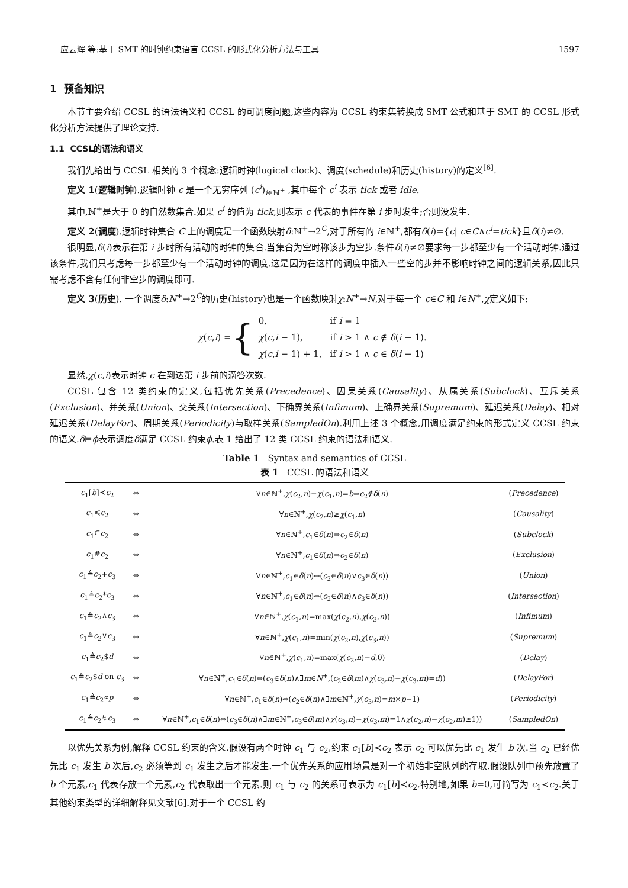应云辉 等:基于 SMT 的时钟约束语言 CCSL 的形式化分析方法与工具 1597
1 预备知识
本节主要介绍 CCSL 的语法语义和 CCSL 的可调度问题,这些内容为 CCSL 约束集转换成 SMT 公式和基于 SMT 的 CCSL 形式化分析方法提供了理论支持.
1.1 CCSL的语法和语义
我们先给出与 CCSL 相关的 3 个概念:逻辑时钟(logical clock)、调度(schedule)和历史(history)的定义<sup>[6]</sup>.
定义 1(逻辑时钟).逻辑时钟 c 是一个无穷序列 (c<sup>i</sup>)<sub>i∈ℕ<sup>+</sup></sub> ,其中每个 c<sup>i</sup> 表示 tick 或者 idle.
其中,ℕ<sup>+</sup>是大于 0 的自然数集合.如果 c<sup>i</sup> 的值为 tick,则表示 c 代表的事件在第 i 步时发生;否则没发生.
定义 2(调度).逻辑时钟集合 C 上的调度是一个函数映射δ:ℕ<sup>+</sup>→2<sup>C</sup>,对于所有的 i∈ℕ<sup>+</sup>,都有δ(i)={c| c∈C∧c<sup>i</sup>=tick}且δ(i)≠∅.
很明显,δ(i)表示在第 i 步时所有活动的时钟的集合.当集合为空时称该步为空步.条件δ(i)≠∅要求每一步都至少有一个活动时钟.通过该条件,我们只考虑每一步都至少有一个活动时钟的调度.这是因为在这样的调度中插入一些空的步并不影响时钟之间的逻辑关系,因此只需考虑不含有任何非空步的调度即可.
定义 3(历史). 一个调度δ:N<sup>+</sup>→2<sup>C</sup>的历史(history)也是一个函数映射χ:N<sup>+</sup>→N,对于每一个 c∈C 和 i∈N<sup>+</sup>,χ定义如下:
χ(c,i) = {
| 0, | if i = 1 |
| χ ( c , i − 1), | if i > 1 ∧ c ∉ δ ( i − 1). |
| χ ( c , i − 1) + 1, | if i > 1 ∧ c ∈ δ ( i − 1) |
显然,χ(c,i)表示时钟 c 在到达第 i 步前的滴答次数.
CCSL 包含 12 类约束的定义,包括优先关系(Precedence)、因果关系(Causality)、从属关系(Subclock)、互斥关系(Exclusion)、并关系(Union)、交关系(Intersection)、下确界关系(Infimum)、上确界关系(Supremum)、延迟关系(Delay)、相对延迟关系(DelayFor)、周期关系(Periodicity)与取样关系(SampledOn).利用上述 3 个概念,用调度满足约束的形式定义 CCSL 约束的语义.δ⊨ϕ表示调度δ满足 CCSL 约束ϕ.表 1 给出了 12 类 CCSL 约束的语法和语义.
Table 1 Syntax and semantics of CCSL
表 1 CCSL 的语法和语义
| c<sub>1</sub>[ b ]≺ c<sub>2</sub> | ⇔ | ∀ n ∈ℕ<sup>+</sup>, χ ( c<sub>2</sub>, n )− χ ( c<sub>1</sub>, n )= b ⇒ c<sub>2</sub>∉ δ ( n ) | ( Precedence ) |
| c<sub>1</sub>≼ c<sub>2</sub> | ⇔ | ∀ n ∈ℕ<sup>+</sup>, χ ( c<sub>2</sub>, n )≥ χ ( c<sub>1</sub>, n ) | ( Causality ) |
| c<sub>1</sub>⊆ c<sub>2</sub> | ⇔ | ∀ n ∈ℕ<sup>+</sup>, c<sub>1</sub>∈ δ ( n )⇒ c<sub>2</sub>∈ δ ( n ) | ( Subclock ) |
| c<sub>1</sub># c<sub>2</sub> | ⇔ | ∀ n ∈ℕ<sup>+</sup>, c<sub>1</sub>∈ δ ( n )⇒ c<sub>2</sub>∈ δ ( n ) | ( Exclusion ) |
| c<sub>1</sub>≜ c<sub>2</sub>+ c<sub>3</sub> | ⇔ | ∀ n ∈ℕ<sup>+</sup>, c<sub>1</sub>∈ δ ( n )⇔( c<sub>2</sub>∈ δ ( n )∨ c<sub>3</sub>∈ δ ( n )) | ( Union ) |
| c<sub>1</sub>≜ c<sub>2</sub>* c<sub>3</sub> | ⇔ | ∀ n ∈ℕ<sup>+</sup>, c<sub>1</sub>∈ δ ( n )⇔( c<sub>2</sub>∈ δ ( n )∧ c<sub>3</sub>∈ δ ( n )) | ( Intersection ) |
| c<sub>1</sub>≜ c<sub>2</sub>∧ c<sub>3</sub> | ⇔ | ∀ n ∈ℕ<sup>+</sup>, χ ( c<sub>1</sub>, n )=max( χ ( c<sub>2</sub>, n ), χ ( c<sub>3</sub>, n )) | ( Infimum ) |
| c<sub>1</sub>≜ c<sub>2</sub>∨ c<sub>3</sub> | ⇔ | ∀ n ∈ℕ<sup>+</sup>, χ ( c<sub>1</sub>, n )=min( χ ( c<sub>2</sub>, n ), χ ( c<sub>3</sub>, n )) | ( Supremum ) |
| c<sub>1</sub>≜ c<sub>2</sub>$ d | ⇔ | ∀ n ∈ℕ<sup>+</sup>, χ ( c<sub>1</sub>, n )=max( χ ( c<sub>2</sub>, n )− d ,0) | ( Delay ) |
| c<sub>1</sub>≜ c<sub>2</sub>$ d on c<sub>3</sub> | ⇔ | ∀ n ∈ℕ<sup>+</sup>, c<sub>1</sub>∈ δ ( n )⇔( c<sub>3</sub>∈ δ ( n )∧∃ m ∈ N<sup>+</sup>,( c<sub>2</sub>∈ δ ( m )∧ χ ( c<sub>3</sub>, n )− χ ( c<sub>3</sub>, m )= d )) | ( DelayFor ) |
| c<sub>1</sub>≜ c<sub>2</sub>∝ p | ⇔ | ∀ n ∈ℕ<sup>+</sup>, c<sub>1</sub>∈ δ ( n )⇔( c<sub>2</sub>∈ δ ( n )∧∃ m ∈ℕ<sup>+</sup>, χ ( c<sub>3</sub>, n )= m × p −1) | ( Periodicity ) |
| c<sub>1</sub>≜ c<sub>2</sub>↯ c<sub>3</sub> | ⇔ | ∀ n ∈ℕ<sup>+</sup>, c<sub>1</sub>∈ δ ( n )⇔( c<sub>3</sub>∈ δ ( n )∧∃ m ∈ℕ<sup>+</sup>, c<sub>3</sub>∈ δ ( m )∧ χ ( c<sub>3</sub>, n )− χ ( c<sub>3</sub>, m )=1∧ χ ( c<sub>2</sub>, n )− χ ( c<sub>2</sub>, m )≥1)) | ( SampledOn ) |
以优先关系为例,解释 CCSL 约束的含义.假设有两个时钟 c<sub>1</sub> 与 c<sub>2</sub>,约束 c<sub>1</sub>[b]≺c<sub>2</sub> 表示 c<sub>2</sub> 可以优先比 c<sub>1</sub> 发生 b 次.当 c<sub>2</sub> 已经优先比 c<sub>1</sub> 发生 b 次后,c<sub>2</sub> 必须等到 c<sub>1</sub> 发生之后才能发生.一个优先关系的应用场景是对一个初始非空队列的存取.假设队列中预先放置了 b 个元素,c<sub>1</sub> 代表存放一个元素,c<sub>2</sub> 代表取出一个元素.则 c<sub>1</sub> 与 c<sub>2</sub> 的关系可表示为 c<sub>1</sub>[b]≺c<sub>2</sub>.特别地,如果 b=0,可简写为 c<sub>1</sub>≺c<sub>2</sub>.关于其他约束类型的详细解释见文献[6].对于一个 CCSL 约